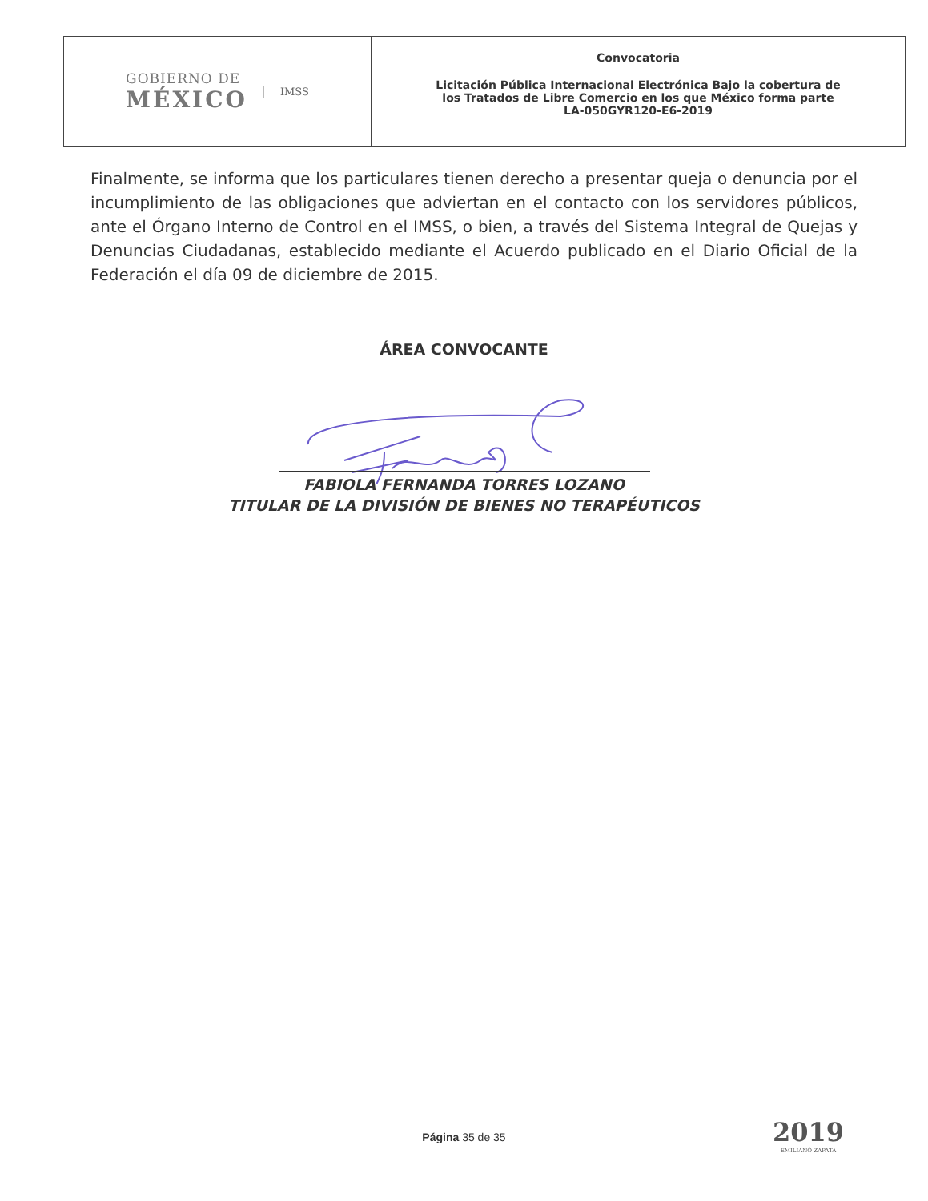GOBIERNO DE
MÉXICO
IMSS
Convocatoria
Licitación Pública Internacional Electrónica Bajo la cobertura de
los Tratados de Libre Comercio en los que México forma parte
LA-050GYR120-E6-2019
Finalmente, se informa que los particulares tienen derecho a presentar queja o denuncia por el incumplimiento de las obligaciones que adviertan en el contacto con los servidores públicos, ante el Órgano Interno de Control en el IMSS, o bien, a través del Sistema Integral de Quejas y Denuncias Ciudadanas, establecido mediante el Acuerdo publicado en el Diario Oficial de la Federación el día 09 de diciembre de 2015.
ÁREA CONVOCANTE
FABIOLA FERNANDA TORRES LOZANO
TITULAR DE LA DIVISIÓN DE BIENES NO TERAPÉUTICOS
Página 35 de 35 2019
EMILIANO ZAPATA